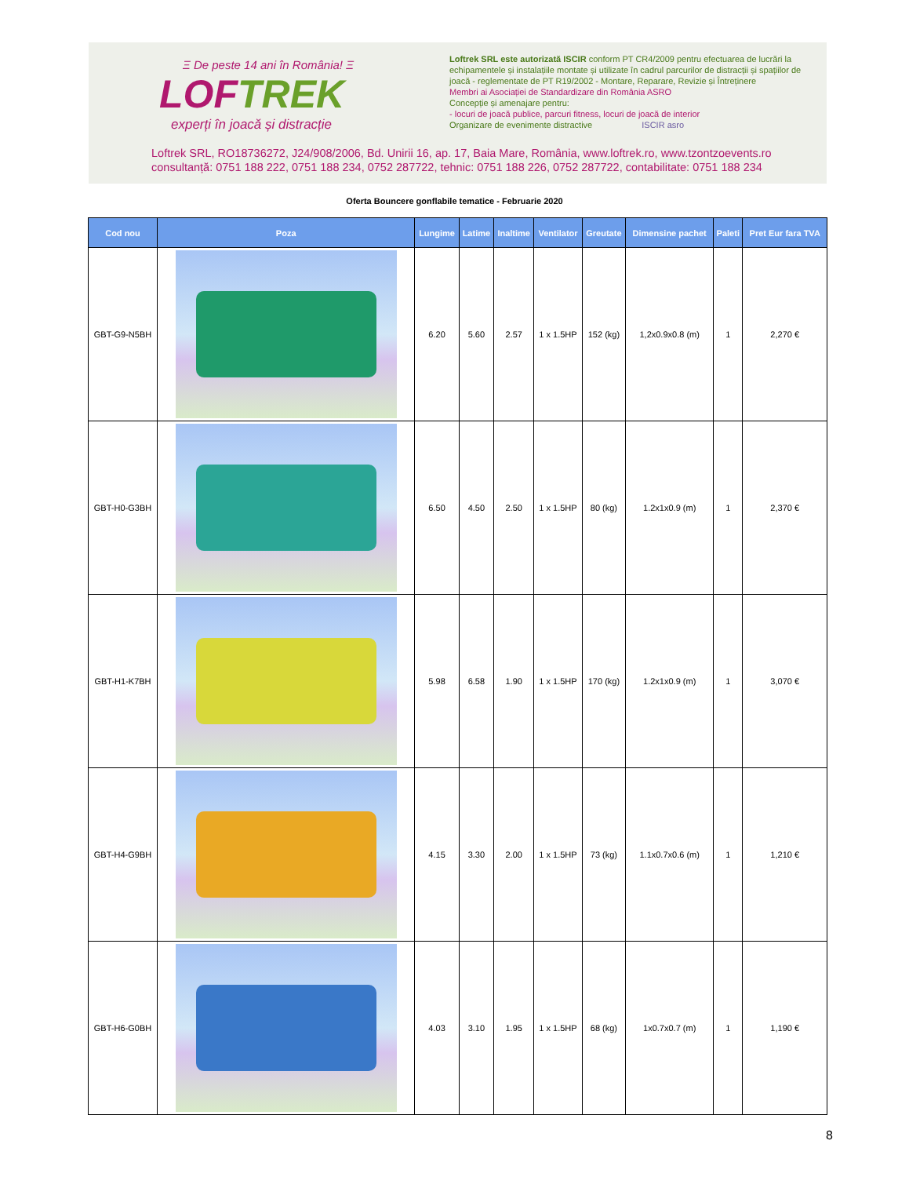Ξ De peste 14 ani în România! Ξ
LOFTREK
experți în joacă și distracție
Loftrek SRL este autorizată ISCIR conform PT CR4/2009 pentru efectuarea de lucrări la echipamentele și instalațiile montate și utilizate în cadrul parcurilor de distracții și spațiilor de joacă - reglementate de PT R19/2002 - Montare, Reparare, Revizie și Întreținere
Membri ai Asociației de Standardizare din România ASRO
Concepție și amenajare pentru:
- locuri de joacă publice, parcuri fitness, locuri de joacă de interior
Organizare de evenimente distractive ISCIR asro
Loftrek SRL, RO18736272, J24/908/2006, Bd. Unirii 16, ap. 17, Baia Mare, România, www.loftrek.ro, www.tzontzoevents.ro
consultanță: 0751 188 222, 0751 188 234, 0752 287722, tehnic: 0751 188 226, 0752 287722, contabilitate: 0751 188 234
Oferta Bouncere gonflabile tematice - Februarie 2020
| Cod nou | Poza | Lungime | Latime | Inaltime | Ventilator | Greutate | Dimensine pachet | Paleti | Pret Eur fara TVA |
| --- | --- | --- | --- | --- | --- | --- | --- | --- | --- |
| GBT-G9-N5BH | | 6.20 | 5.60 | 2.57 | 1 x 1.5HP | 152 (kg) | 1,2x0.9x0.8 (m) | 1 | 2,270 € |
| GBT-H0-G3BH | | 6.50 | 4.50 | 2.50 | 1 x 1.5HP | 80 (kg) | 1.2x1x0.9 (m) | 1 | 2,370 € |
| GBT-H1-K7BH | | 5.98 | 6.58 | 1.90 | 1 x 1.5HP | 170 (kg) | 1.2x1x0.9 (m) | 1 | 3,070 € |
| GBT-H4-G9BH | | 4.15 | 3.30 | 2.00 | 1 x 1.5HP | 73 (kg) | 1.1x0.7x0.6 (m) | 1 | 1,210 € |
| GBT-H6-G0BH | | 4.03 | 3.10 | 1.95 | 1 x 1.5HP | 68 (kg) | 1x0.7x0.7 (m) | 1 | 1,190 € |
8